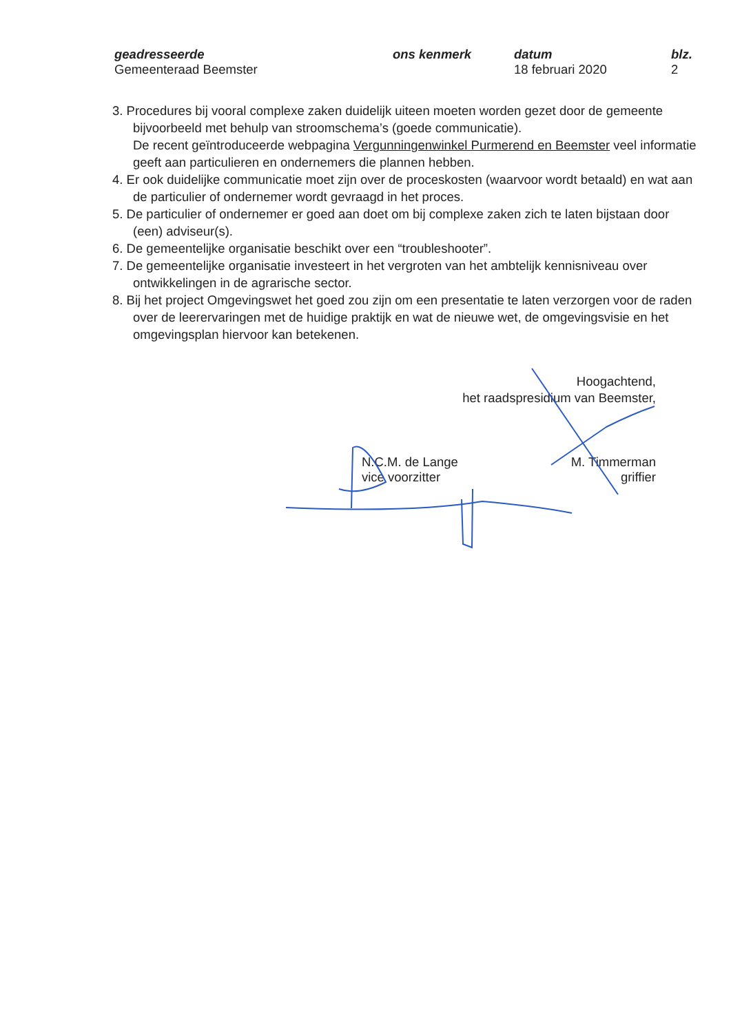geadresseerde
Gemeenteraad Beemster
ons kenmerk datum
18 februari 2020
blz.
2
3. Procedures bij vooral complexe zaken duidelijk uiteen moeten worden gezet door de gemeente bijvoorbeeld met behulp van stroomschema’s (goede communicatie).
De recent geïntroduceerde webpagina Vergunningenwinkel Purmerend en Beemster veel informatie geeft aan particulieren en ondernemers die plannen hebben.
4. Er ook duidelijke communicatie moet zijn over de proceskosten (waarvoor wordt betaald) en wat aan de particulier of ondernemer wordt gevraagd in het proces.
5. De particulier of ondernemer er goed aan doet om bij complexe zaken zich te laten bijstaan door (een) adviseur(s).
6. De gemeentelijke organisatie beschikt over een “troubleshooter”.
7. De gemeentelijke organisatie investeert in het vergroten van het ambtelijk kennisniveau over ontwikkelingen in de agrarische sector.
8. Bij het project Omgevingswet het goed zou zijn om een presentatie te laten verzorgen voor de raden over de leerervaringen met de huidige praktijk en wat de nieuwe wet, de omgevingsvisie en het omgevingsplan hiervoor kan betekenen.
Hoogachtend,
het raadspresidium van Beemster,
N.C.M. de Lange
vice voorzitter
M. Timmerman
griffier